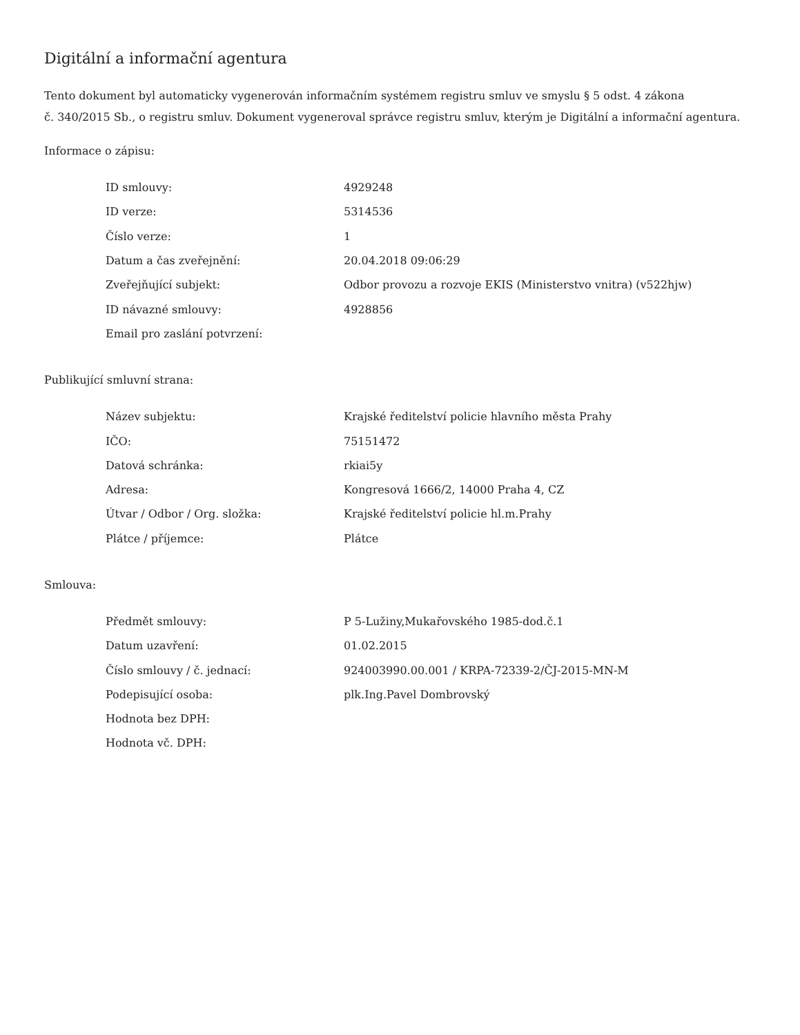Digitální a informační agentura
Tento dokument byl automaticky vygenerován informačním systémem registru smluv ve smyslu § 5 odst. 4 zákona
č. 340/2015 Sb., o registru smluv. Dokument vygeneroval správce registru smluv, kterým je Digitální a informační agentura.
Informace o zápisu:
| ID smlouvy: | 4929248 |
| ID verze: | 5314536 |
| Číslo verze: | 1 |
| Datum a čas zveřejnění: | 20.04.2018 09:06:29 |
| Zveřejňující subjekt: | Odbor provozu a rozvoje EKIS (Ministerstvo vnitra) (v522hjw) |
| ID návazné smlouvy: | 4928856 |
| Email pro zaslání potvrzení: | |
Publikující smluvní strana:
| Název subjektu: | Krajské ředitelství policie hlavního města Prahy |
| IČO: | 75151472 |
| Datová schránka: | rkiai5y |
| Adresa: | Kongresová 1666/2, 14000 Praha 4, CZ |
| Útvar / Odbor / Org. složka: | Krajské ředitelství policie hl.m.Prahy |
| Plátce / příjemce: | Plátce |
Smlouva:
| Předmět smlouvy: | P 5-Lužiny,Mukařovského 1985-dod.č.1 |
| Datum uzavření: | 01.02.2015 |
| Číslo smlouvy / č. jednací: | 924003990.00.001 / KRPA-72339-2/ČJ-2015-MN-M |
| Podepisující osoba: | plk.Ing.Pavel Dombrovský |
| Hodnota bez DPH: | |
| Hodnota vč. DPH: | |